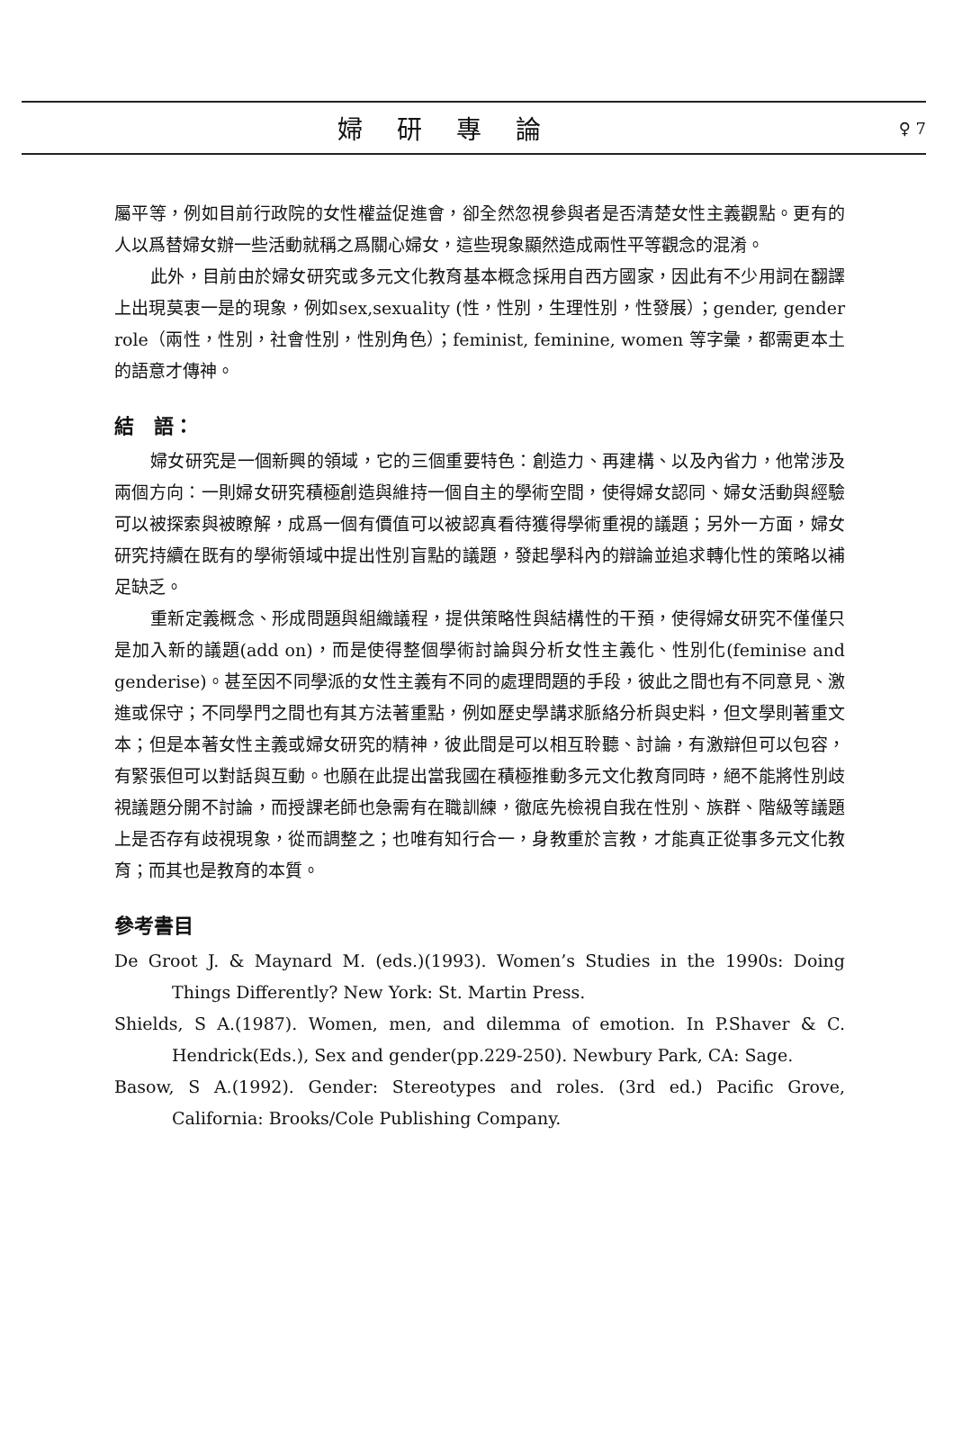婦研專論
♀ 7
屬平等，例如目前行政院的女性權益促進會，卻全然忽視參與者是否清楚女性主義觀點。更有的人以爲替婦女辦一些活動就稱之爲關心婦女，這些現象顯然造成兩性平等觀念的混淆。
此外，目前由於婦女研究或多元文化教育基本概念採用自西方國家，因此有不少用詞在翻譯上出現莫衷一是的現象，例如sex,sexuality (性，性別，生理性別，性發展）；gender, gender role（兩性，性別，社會性別，性別角色）；feminist, feminine, women 等字彙，都需更本土的語意才傳神。
結　語：
婦女研究是一個新興的領域，它的三個重要特色：創造力、再建構、以及內省力，他常涉及兩個方向：一則婦女研究積極創造與維持一個自主的學術空間，使得婦女認同、婦女活動與經驗可以被探索與被瞭解，成爲一個有價值可以被認真看待獲得學術重視的議題；另外一方面，婦女研究持續在既有的學術領域中提出性別盲點的議題，發起學科內的辯論並追求轉化性的策略以補足缺乏。
重新定義概念、形成問題與組織議程，提供策略性與結構性的干預，使得婦女研究不僅僅只是加入新的議題(add on)，而是使得整個學術討論與分析女性主義化、性別化(feminise and genderise)。甚至因不同學派的女性主義有不同的處理問題的手段，彼此之間也有不同意見、激進或保守；不同學門之間也有其方法著重點，例如歷史學講求脈絡分析與史料，但文學則著重文本；但是本著女性主義或婦女研究的精神，彼此間是可以相互聆聽、討論，有激辯但可以包容，有緊張但可以對話與互動。也願在此提出當我國在積極推動多元文化教育同時，絕不能將性別歧視議題分開不討論，而授課老師也急需有在職訓練，徹底先檢視自我在性別、族群、階級等議題上是否存有歧視現象，從而調整之；也唯有知行合一，身教重於言教，才能真正從事多元文化教育；而其也是教育的本質。
參考書目
De Groot J. & Maynard M. (eds.)(1993). Women’s Studies in the 1990s: Doing Things Differently? New York: St. Martin Press.
Shields, S A.(1987). Women, men, and dilemma of emotion. In P.Shaver & C. Hendrick(Eds.), Sex and gender(pp.229-250). Newbury Park, CA: Sage.
Basow, S A.(1992). Gender: Stereotypes and roles. (3rd ed.) Pacific Grove, California: Brooks/Cole Publishing Company.